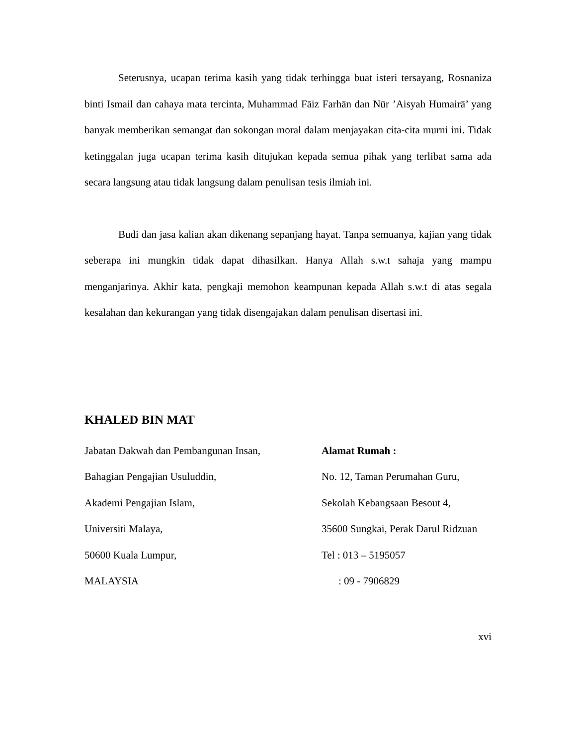Seterusnya, ucapan terima kasih yang tidak terhingga buat isteri tersayang, Rosnaniza binti Ismail dan cahaya mata tercinta, Muhammad Fāiz Farhān dan Nūr ’Aisyah Humairā’ yang banyak memberikan semangat dan sokongan moral dalam menjayakan cita-cita murni ini. Tidak ketinggalan juga ucapan terima kasih ditujukan kepada semua pihak yang terlibat sama ada secara langsung atau tidak langsung dalam penulisan tesis ilmiah ini.
Budi dan jasa kalian akan dikenang sepanjang hayat. Tanpa semuanya, kajian yang tidak seberapa ini mungkin tidak dapat dihasilkan. Hanya Allah s.w.t sahaja yang mampu menganjarinya. Akhir kata, pengkaji memohon keampunan kepada Allah s.w.t di atas segala kesalahan dan kekurangan yang tidak disengajakan dalam penulisan disertasi ini.
KHALED BIN MAT
Jabatan Dakwah dan Pembangunan Insan,
Bahagian Pengajian Usuluddin,
Akademi Pengajian Islam,
Universiti Malaya,
50600 Kuala Lumpur,
MALAYSIA
Alamat Rumah :
No. 12, Taman Perumahan Guru,
Sekolah Kebangsaan Besout 4,
35600 Sungkai, Perak Darul Ridzuan
Tel : 013 – 5195057
: 09 - 7906829
xvi